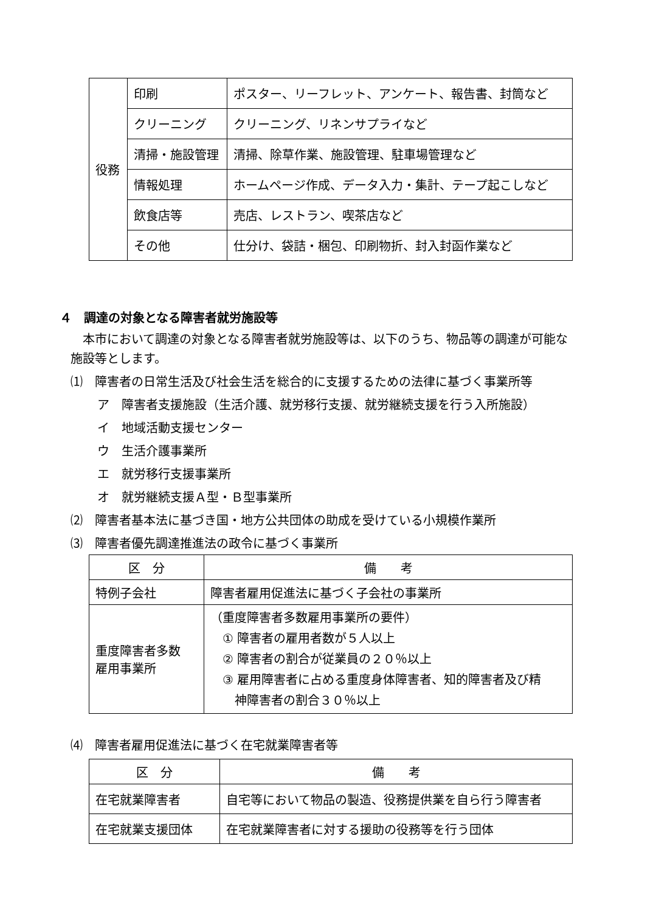| 役務 | 印刷 | ポスター、リーフレット、アンケート、報告書、封筒など |
| | クリーニング | クリーニング、リネンサプライなど |
| | 清掃・施設管理 | 清掃、除草作業、施設管理、駐車場管理など |
| | 情報処理 | ホームページ作成、データ入力・集計、テープ起こしなど |
| | 飲食店等 | 売店、レストラン、喫茶店など |
| | その他 | 仕分け、袋詰・梱包、印刷物折、封入封函作業など |
４　調達の対象となる障害者就労施設等
本市において調達の対象となる障害者就労施設等は、以下のうち、物品等の調達が可能な施設等とします。
⑴　障害者の日常生活及び社会生活を総合的に支援するための法律に基づく事業所等
ア　障害者支援施設（生活介護、就労移行支援、就労継続支援を行う入所施設）
イ　地域活動支援センター
ウ　生活介護事業所
エ　就労移行支援事業所
オ　就労継続支援Ａ型・Ｂ型事業所
⑵　障害者基本法に基づき国・地方公共団体の助成を受けている小規模作業所
⑶　障害者優先調達推進法の政令に基づく事業所
| 区 分 | 備 考 |
| --- | --- |
| 特例子会社 | 障害者雇用促進法に基づく子会社の事業所 |
| 重度障害者多数 雇用事業所 | （重度障害者多数雇用事業所の要件） ① 障害者の雇用者数が５人以上 ② 障害者の割合が従業員の２０％以上 ③ 雇用障害者に占める重度身体障害者、知的障害者及び精 神障害者の割合３０％以上 |
⑷　障害者雇用促進法に基づく在宅就業障害者等
| 区 分 | 備 考 |
| --- | --- |
| 在宅就業障害者 | 自宅等において物品の製造、役務提供業を自ら行う障害者 |
| 在宅就業支援団体 | 在宅就業障害者に対する援助の役務等を行う団体 |